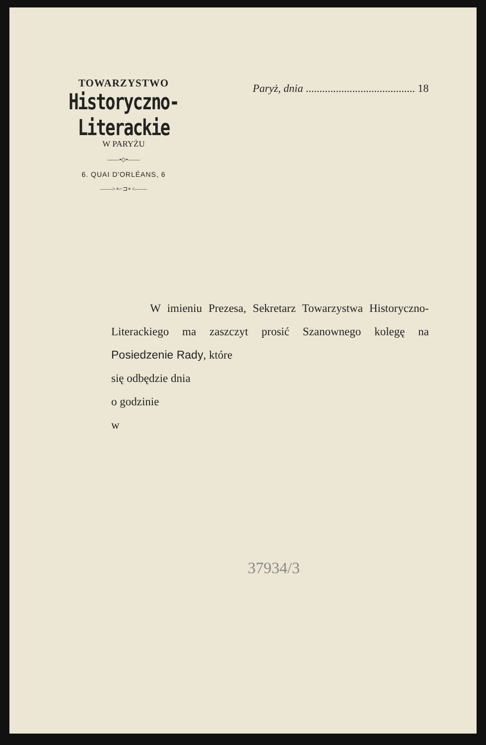TOWARZYSTWO
Historyczno-Literackie
W PARYŻU
——•◇•——
6. QUAI D'ORLÉANS, 6
——>∘⌐⊐∘<——
Paryż, dnia ........................................ 18
W imieniu Prezesa, Sekretarz Towarzystwa Historyczno-Literackiego ma zaszczyt prosić Szanownego kolegę na Posiedzenie Rady, które
się odbędzie dnia
o godzinie
w
37934/3